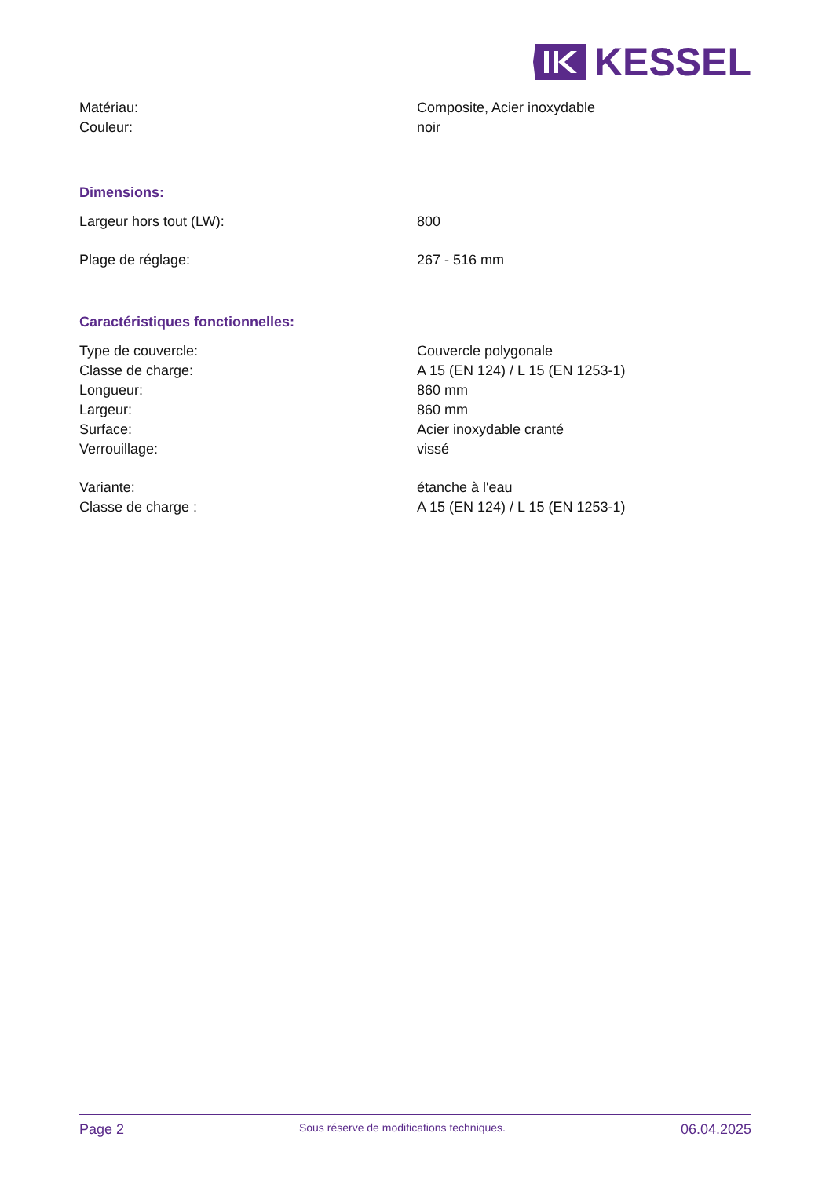KESSEL
| Matériau: | Composite, Acier inoxydable |
| Couleur: | noir |
Dimensions:
| Largeur hors tout (LW): | 800 |
| Plage de réglage: | 267 - 516 mm |
Caractéristiques fonctionnelles:
| Type de couvercle: | Couvercle polygonale |
| Classe de charge: | A 15 (EN 124) / L 15 (EN 1253-1) |
| Longueur: | 860 mm |
| Largeur: | 860 mm |
| Surface: | Acier inoxydable cranté |
| Verrouillage: | vissé |
| Variante: | étanche à l'eau |
| Classe de charge : | A 15 (EN 124) / L 15 (EN 1253-1) |
Page 2 Sous réserve de modifications techniques. 06.04.2025